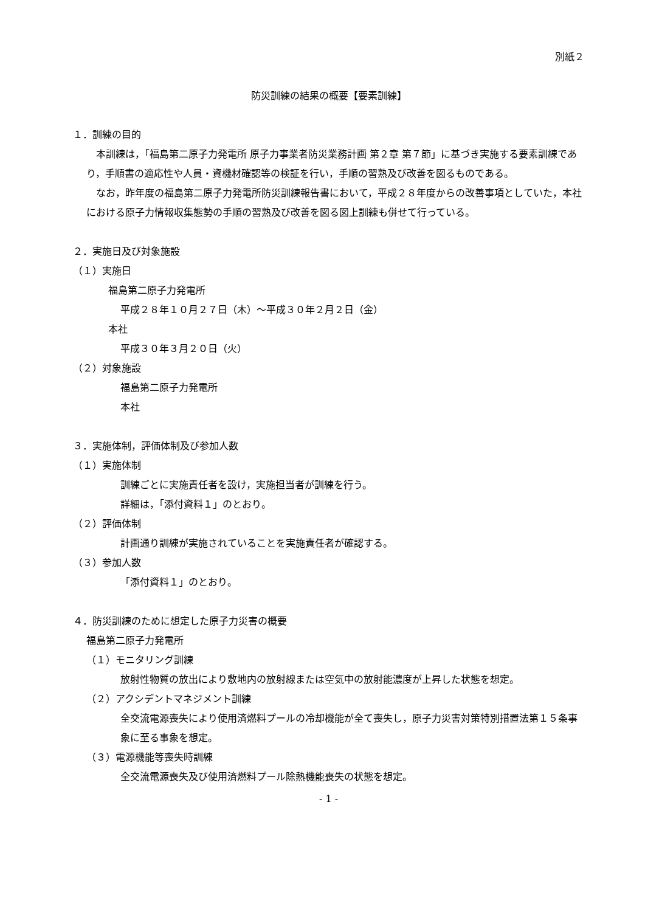別紙２
防災訓練の結果の概要【要素訓練】
１．訓練の目的
本訓練は，「福島第二原子力発電所 原子力事業者防災業務計画 第２章 第７節」に基づき実施する要素訓練であり，手順書の適応性や人員・資機材確認等の検証を行い，手順の習熟及び改善を図るものである。
なお，昨年度の福島第二原子力発電所防災訓練報告書において，平成２８年度からの改善事項としていた，本社における原子力情報収集態勢の手順の習熟及び改善を図る図上訓練も併せて行っている。
２．実施日及び対象施設
（１）実施日
福島第二原子力発電所
平成２８年１０月２７日（木）～平成３０年２月２日（金）
本社
平成３０年３月２０日（火）
（２）対象施設
福島第二原子力発電所
本社
３．実施体制，評価体制及び参加人数
（１）実施体制
訓練ごとに実施責任者を設け，実施担当者が訓練を行う。
詳細は，「添付資料１」のとおり。
（２）評価体制
計画通り訓練が実施されていることを実施責任者が確認する。
（３）参加人数
「添付資料１」のとおり。
４．防災訓練のために想定した原子力災害の概要
福島第二原子力発電所
（１）モニタリング訓練
放射性物質の放出により敷地内の放射線または空気中の放射能濃度が上昇した状態を想定。
（２）アクシデントマネジメント訓練
全交流電源喪失により使用済燃料プールの冷却機能が全て喪失し，原子力災害対策特別措置法第１５条事象に至る事象を想定。
（３）電源機能等喪失時訓練
全交流電源喪失及び使用済燃料プール除熱機能喪失の状態を想定。
- 1 -